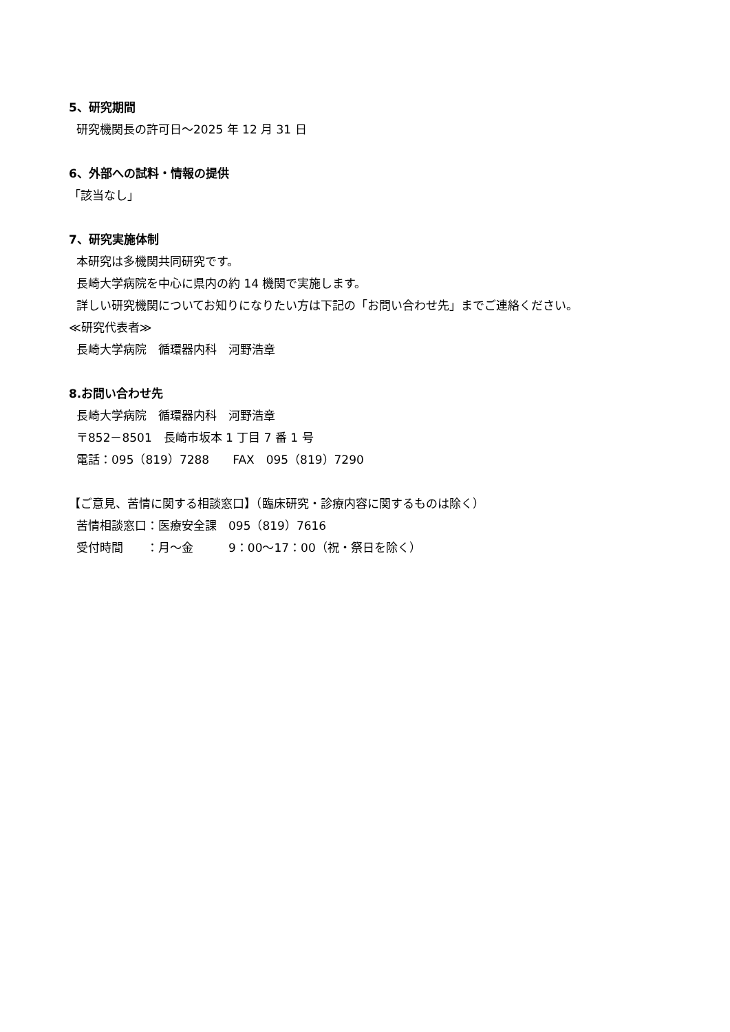5、研究期間
研究機関長の許可日～2025 年 12 月 31 日
6、外部への試料・情報の提供
「該当なし」
7、研究実施体制
本研究は多機関共同研究です。
長崎大学病院を中心に県内の約 14 機関で実施します。
詳しい研究機関についてお知りになりたい方は下記の「お問い合わせ先」までご連絡ください。
≪研究代表者≫
長崎大学病院　循環器内科　河野浩章
8.お問い合わせ先
長崎大学病院　循環器内科　河野浩章
〒852－8501　長崎市坂本 1 丁目 7 番 1 号
電話：095（819）7288　　FAX　095（819）7290
【ご意見、苦情に関する相談窓口】（臨床研究・診療内容に関するものは除く）
苦情相談窓口：医療安全課　095（819）7616
受付時間　　：月～金　　　9：00～17：00（祝・祭日を除く）